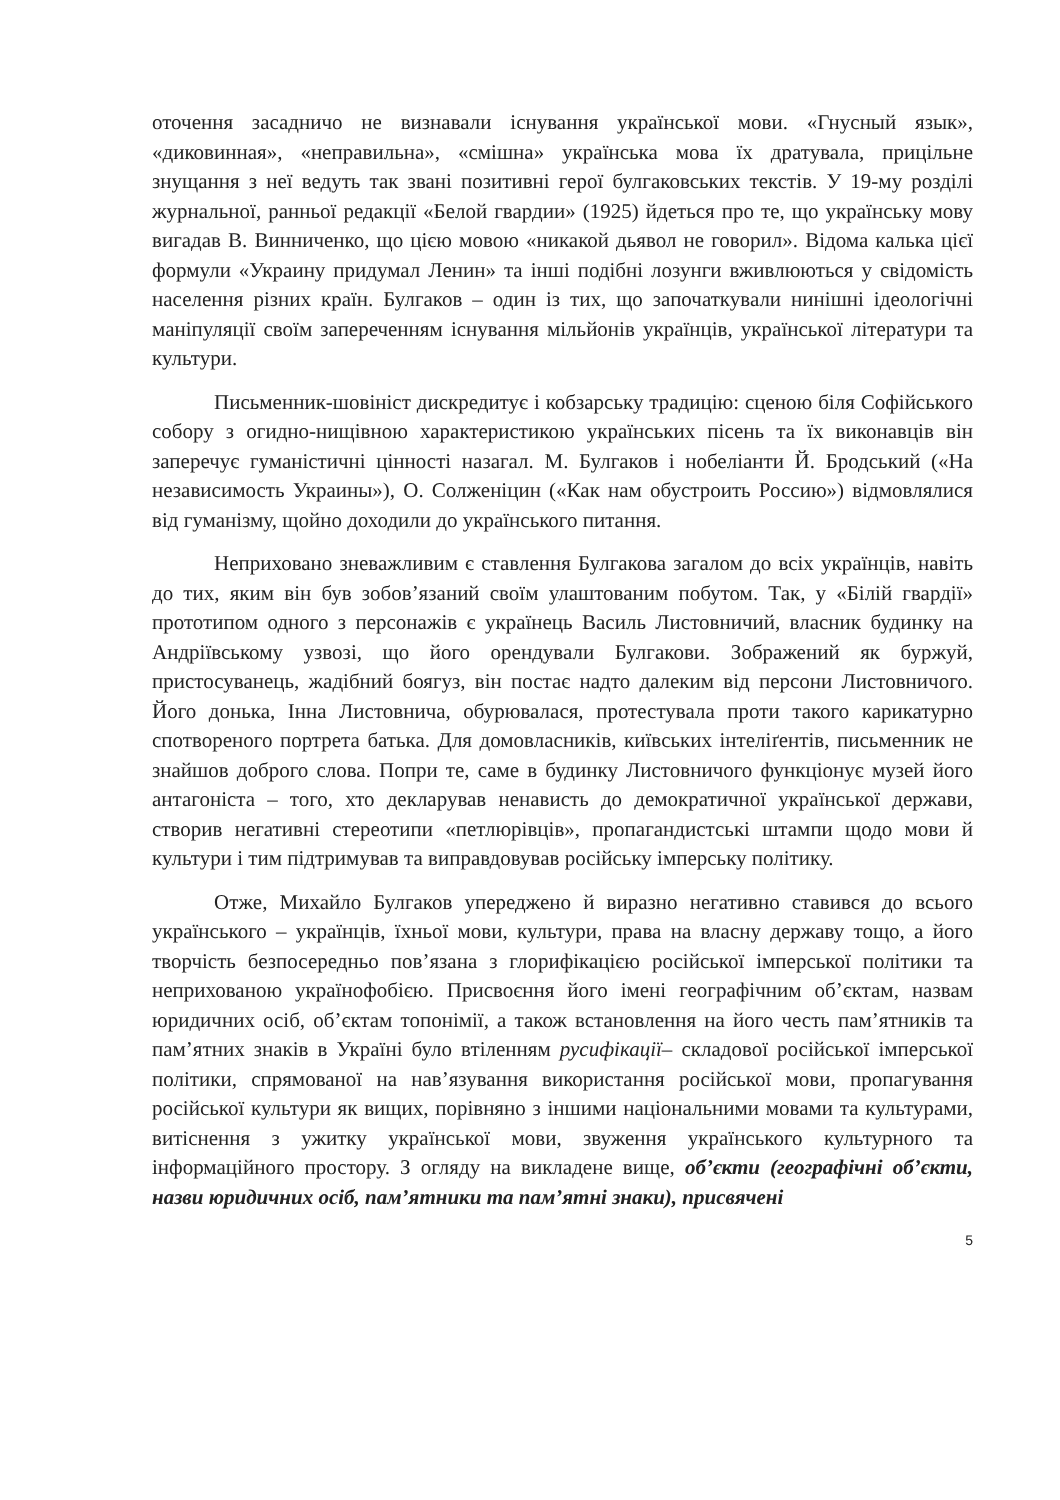оточення засадничо не визнавали існування української мови. «Гнусный язык», «диковинная», «неправильна», «смішна» українська мова їх дратувала, прицільне знущання з неї ведуть так звані позитивні герої булгаковських текстів. У 19-му розділі журнальної, ранньої редакції «Белой гвардии» (1925) йдеться про те, що українську мову вигадав В. Винниченко, що цією мовою «никакой дьявол не говорил». Відома калька цієї формули «Украину придумал Ленин» та інші подібні лозунги вживлюються у свідомість населення різних країн. Булгаков – один із тих, що започаткували нинішні ідеологічні маніпуляції своїм запереченням існування мільйонів українців, української літератури та культури.
Письменник-шовініст дискредитує і кобзарську традицію: сценою біля Софійського собору з огидно-нищівною характеристикою українських пісень та їх виконавців він заперечує гуманістичні цінності назагал. М. Булгаков і нобеліанти Й. Бродський («На независимость Украины»), О. Солженіцин («Как нам обустроить Россию») відмовлялися від гуманізму, щойно доходили до українського питання.
Неприховано зневажливим є ставлення Булгакова загалом до всіх українців, навіть до тих, яким він був зобов’язаний своїм улаштованим побутом. Так, у «Білій гвардії» прототипом одного з персонажів є українець Василь Листовничий, власник будинку на Андріївському узвозі, що його орендували Булгакови. Зображений як буржуй, пристосуванець, жадібний боягуз, він постає надто далеким від персони Листовничого. Його донька, Інна Листовнича, обурювалася, протестувала проти такого карикатурно спотвореного портрета батька. Для домовласників, київських інтеліґентів, письменник не знайшов доброго слова. Попри те, саме в будинку Листовничого функціонує музей його антагоніста – того, хто декларував ненависть до демократичної української держави, створив негативні стереотипи «петлюрівців», пропагандистські штампи щодо мови й культури і тим підтримував та виправдовував російську імперську політику.
Отже, Михайло Булгаков упереджено й виразно негативно ставився до всього українського – українців, їхньої мови, культури, права на власну державу тощо, а його творчість безпосередньо пов’язана з глорифікацією російської імперської політики та неприхованою українофобією. Присвоєння його імені географічним об’єктам, назвам юридичних осіб, об’єктам топонімії, а також встановлення на його честь пам’ятників та пам’ятних знаків в Україні було втіленням русифікації– складової російської імперської політики, спрямованої на нав’язування використання російської мови, пропагування російської культури як вищих, порівняно з іншими національними мовами та культурами, витіснення з ужитку української мови, звуження українського культурного та інформаційного простору. З огляду на викладене вище, об’єкти (географічні об’єкти, назви юридичних осіб, пам’ятники та пам’ятні знаки), присвячені
5